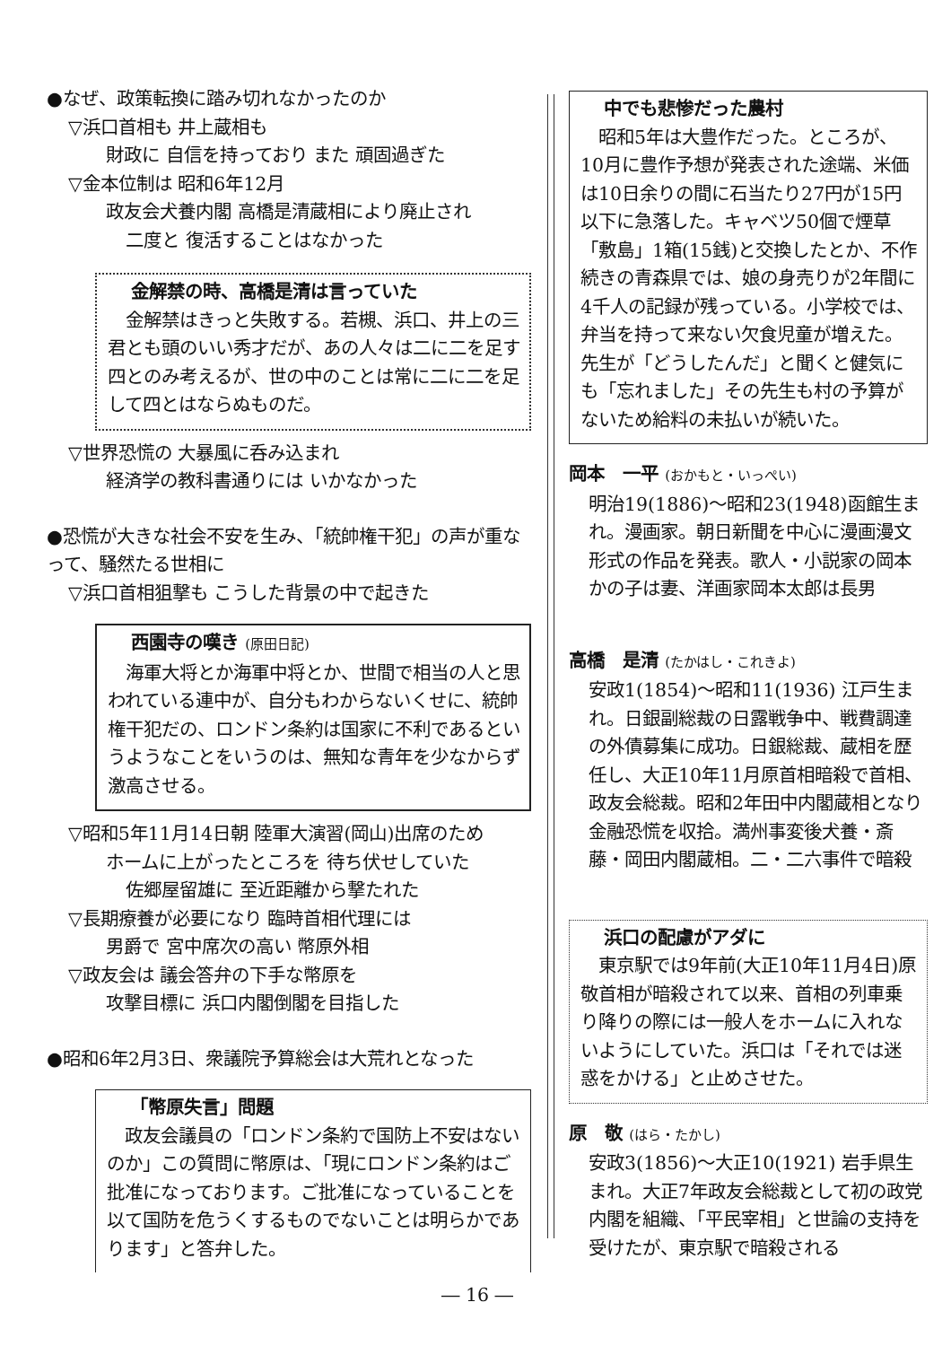●なぜ、政策転換に踏み切れなかったのか
▽浜口首相も 井上蔵相も
財政に 自信を持っており また 頑固過ぎた
▽金本位制は 昭和6年12月
政友会犬養内閣 高橋是清蔵相により廃止され
二度と 復活することはなかった
金解禁の時、高橋是清は言っていた
　金解禁はきっと失敗する。若槻、浜口、井上の三君とも頭のいい秀才だが、あの人々は二に二を足す四とのみ考えるが、世の中のことは常に二に二を足して四とはならぬものだ。
▽世界恐慌の 大暴風に呑み込まれ
経済学の教科書通りには いかなかった
●恐慌が大きな社会不安を生み、「統帥権干犯」の声が重なって、騒然たる世相に
▽浜口首相狙撃も こうした背景の中で起きた
西園寺の嘆き (原田日記)
　海軍大将とか海軍中将とか、世間で相当の人と思われている連中が、自分もわからないくせに、統帥権干犯だの、ロンドン条約は国家に不利であるというようなことをいうのは、無知な青年を少なからず激高させる。
▽昭和5年11月14日朝 陸軍大演習(岡山)出席のため
ホームに上がったところを 待ち伏せしていた
佐郷屋留雄に 至近距離から撃たれた
▽長期療養が必要になり 臨時首相代理には
男爵で 宮中席次の高い 幣原外相
▽政友会は 議会答弁の下手な幣原を
攻撃目標に 浜口内閣倒閣を目指した
●昭和6年2月3日、衆議院予算総会は大荒れとなった
「幣原失言」問題
　政友会議員の「ロンドン条約で国防上不安はないのか」この質問に幣原は、「現にロンドン条約はご批准になっております。ご批准になっていることを以て国防を危うくするものでないことは明らかであります」と答弁した。
― 16 ―
中でも悲惨だった農村
　昭和5年は大豊作だった。ところが、10月に豊作予想が発表された途端、米価は10日余りの間に石当たり27円が15円以下に急落した。キャベツ50個で煙草「敷島」1箱(15銭)と交換したとか、不作続きの青森県では、娘の身売りが2年間に4千人の記録が残っている。小学校では、弁当を持って来ない欠食児童が増えた。先生が「どうしたんだ」と聞くと健気にも「忘れました」その先生も村の予算がないため給料の未払いが続いた。
岡本　一平 (おかもと・いっぺい)
明治19(1886)～昭和23(1948)函館生まれ。漫画家。朝日新聞を中心に漫画漫文形式の作品を発表。歌人・小説家の岡本かの子は妻、洋画家岡本太郎は長男
高橋　是清 (たかはし・これきよ)
安政1(1854)～昭和11(1936) 江戸生まれ。日銀副総裁の日露戦争中、戦費調達の外債募集に成功。日銀総裁、蔵相を歴任し、大正10年11月原首相暗殺で首相、政友会総裁。昭和2年田中内閣蔵相となり金融恐慌を収拾。満州事変後犬養・斎藤・岡田内閣蔵相。二・二六事件で暗殺
浜口の配慮がアダに
　東京駅では9年前(大正10年11月4日)原敬首相が暗殺されて以来、首相の列車乗り降りの際には一般人をホームに入れないようにしていた。浜口は「それでは迷惑をかける」と止めさせた。
原　敬 (はら・たかし)
安政3(1856)～大正10(1921) 岩手県生まれ。大正7年政友会総裁として初の政党内閣を組織、「平民宰相」と世論の支持を受けたが、東京駅で暗殺される